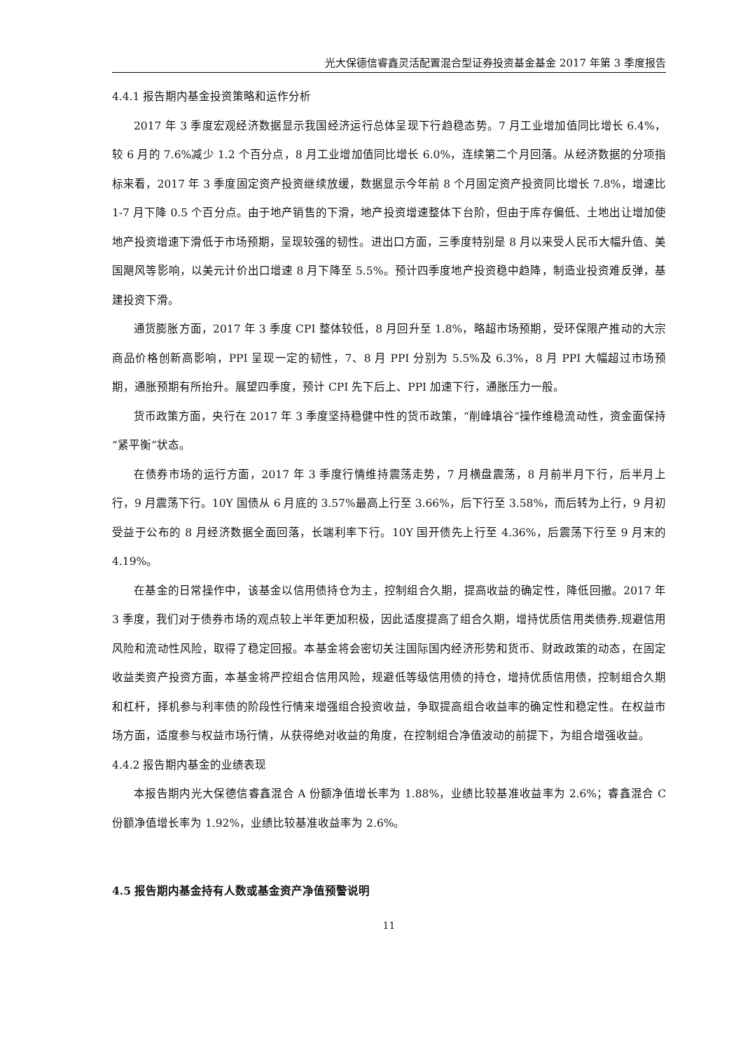光大保德信睿鑫灵活配置混合型证券投资基金基金 2017 年第 3 季度报告
4.4.1 报告期内基金投资策略和运作分析
2017 年 3 季度宏观经济数据显示我国经济运行总体呈现下行趋稳态势。7 月工业增加值同比增长 6.4%，较 6 月的 7.6%减少 1.2 个百分点，8 月工业增加值同比增长 6.0%，连续第二个月回落。从经济数据的分项指标来看，2017 年 3 季度固定资产投资继续放缓，数据显示今年前 8 个月固定资产投资同比增长 7.8%，增速比 1-7 月下降 0.5 个百分点。由于地产销售的下滑，地产投资增速整体下台阶，但由于库存偏低、土地出让增加使地产投资增速下滑低于市场预期，呈现较强的韧性。进出口方面，三季度特别是 8 月以来受人民币大幅升值、美国飓风等影响，以美元计价出口增速 8 月下降至 5.5%。预计四季度地产投资稳中趋降，制造业投资难反弹，基建投资下滑。
通货膨胀方面，2017 年 3 季度 CPI 整体较低，8 月回升至 1.8%，略超市场预期，受环保限产推动的大宗商品价格创新高影响，PPI 呈现一定的韧性，7、8 月 PPI 分别为 5.5%及 6.3%，8 月 PPI 大幅超过市场预期，通胀预期有所抬升。展望四季度，预计 CPI 先下后上、PPI 加速下行，通胀压力一般。
货币政策方面，央行在 2017 年 3 季度坚持稳健中性的货币政策，“削峰填谷”操作维稳流动性，资金面保持“紧平衡”状态。
在债券市场的运行方面，2017 年 3 季度行情维持震荡走势，7 月横盘震荡，8 月前半月下行，后半月上行，9 月震荡下行。10Y 国债从 6 月底的 3.57%最高上行至 3.66%，后下行至 3.58%，而后转为上行，9 月初受益于公布的 8 月经济数据全面回落，长端利率下行。10Y 国开债先上行至 4.36%，后震荡下行至 9 月末的 4.19%。
在基金的日常操作中，该基金以信用债持仓为主，控制组合久期，提高收益的确定性，降低回撤。2017 年 3 季度，我们对于债券市场的观点较上半年更加积极，因此适度提高了组合久期，增持优质信用类债券,规避信用风险和流动性风险，取得了稳定回报。本基金将会密切关注国际国内经济形势和货币、财政政策的动态，在固定收益类资产投资方面，本基金将严控组合信用风险，规避低等级信用债的持仓，增持优质信用债，控制组合久期和杠杆，择机参与利率债的阶段性行情来增强组合投资收益，争取提高组合收益率的确定性和稳定性。在权益市场方面，适度参与权益市场行情，从获得绝对收益的角度，在控制组合净值波动的前提下，为组合增强收益。
4.4.2 报告期内基金的业绩表现
本报告期内光大保德信睿鑫混合 A 份额净值增长率为 1.88%，业绩比较基准收益率为 2.6%；睿鑫混合 C 份额净值增长率为 1.92%，业绩比较基准收益率为 2.6%。
4.5 报告期内基金持有人数或基金资产净值预警说明
11